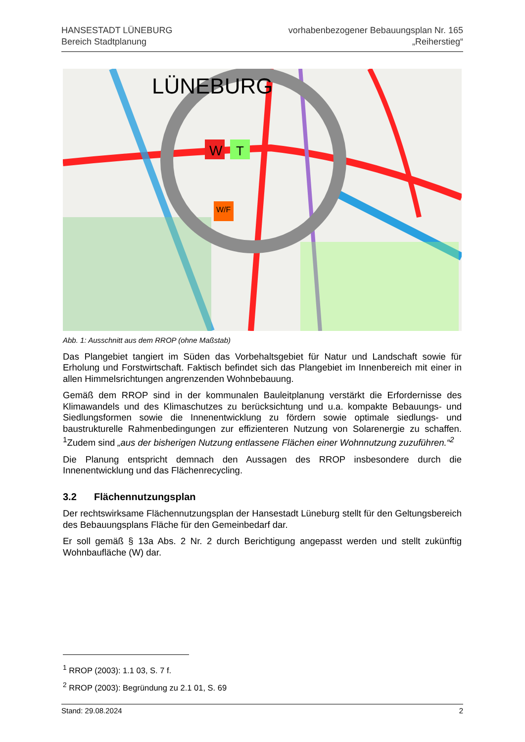HANSESTADT LÜNEBURG
Bereich Stadtplanung
vorhabenbezogener Bebauungsplan Nr. 165
„Reiherstieg“
LÜNEBURG
W
T
W/F
Abb. 1: Ausschnitt aus dem RROP (ohne Maßstab)
Das Plangebiet tangiert im Süden das Vorbehaltsgebiet für Natur und Landschaft sowie für Erholung und Forstwirtschaft. Faktisch befindet sich das Plangebiet im Innenbereich mit einer in allen Himmelsrichtungen angrenzenden Wohnbebauung.
Gemäß dem RROP sind in der kommunalen Bauleitplanung verstärkt die Erfordernisse des Klimawandels und des Klimaschutzes zu berücksichtung und u.a. kompakte Bebauungs- und Siedlungsformen sowie die Innenentwicklung zu fördern sowie optimale siedlungs- und baustrukturelle Rahmenbedingungen zur effizienteren Nutzung von Solarenergie zu schaffen. <sup>1</sup>Zudem sind „aus der bisherigen Nutzung entlassene Flächen einer Wohnnutzung zuzuführen.“<sup>2</sup>
Die Planung entspricht demnach den Aussagen des RROP insbesondere durch die Innenentwicklung und das Flächenrecycling.
3.2 Flächennutzungsplan
Der rechtswirksame Flächennutzungsplan der Hansestadt Lüneburg stellt für den Geltungs­bereich des Bebauungsplans Fläche für den Gemeinbedarf dar.
Er soll gemäß § 13a Abs. 2 Nr. 2 durch Berichtigung angepasst werden und stellt zukünftig Wohnbaufläche (W) dar.
<sup>1</sup> RROP (2003): 1.1 03, S. 7 f.
<sup>2</sup> RROP (2003): Begründung zu 2.1 01, S. 69
Stand: 29.08.2024 2